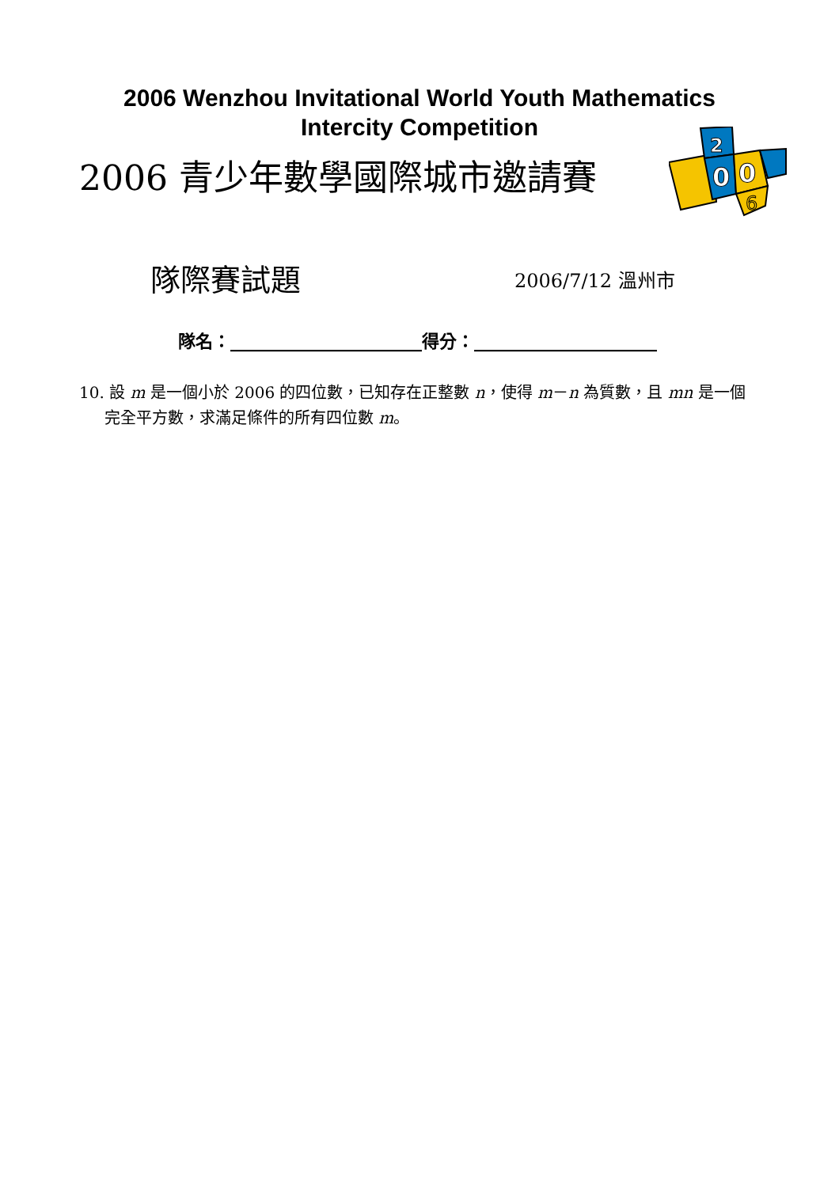2006 Wenzhou Invitational World Youth Mathematics
Intercity Competition
2006 青少年數學國際城市邀請賽
2
0
0
6
隊際賽試題
2006/7/12 溫州市
隊名：______________________得分：_____________________
10. 設 m 是一個小於 2006 的四位數，已知存在正整數 n，使得 m－n 為質數，且 mn 是一個完全平方數，求滿足條件的所有四位數 m。